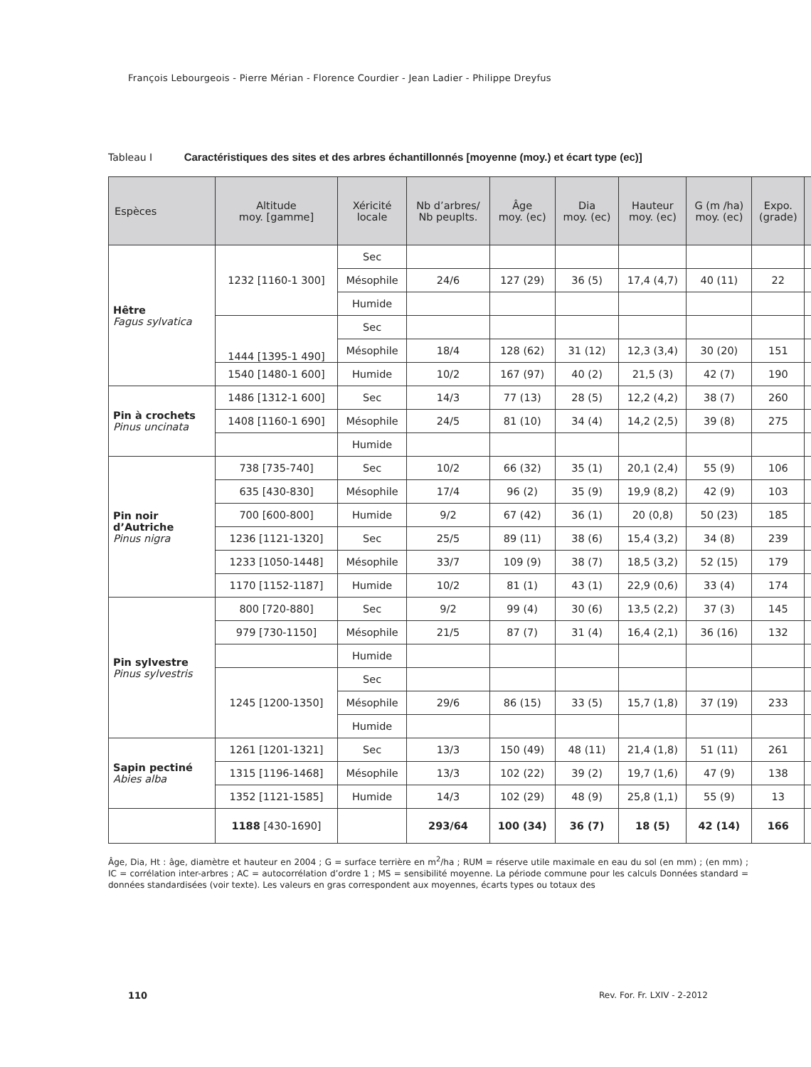François Lebourgeois - Pierre Mérian - Florence Courdier - Jean Ladier - Philippe Dreyfus
Tableau I Caractéristiques des sites et des arbres échantillonnés [moyenne (moy.) et écart type (ec)]
| Espèces | Altitude moy. [gamme] | Xéricité locale | Nb d’arbres/ Nb peuplts. | Âge moy. (ec) | Dia moy. (ec) | Hauteur moy. (ec) | G (m /ha) moy. (ec) | Expo. (grade) | |
| --- | --- | --- | --- | --- | --- | --- | --- | --- | --- |
| Hêtre Fagus sylvatica | 1232 [1160-1 300] | Sec | | | | | | | |
| | | Mésophile | 24/6 | 127 (29) | 36 (5) | 17,4 (4,7) | 40 (11) | 22 | |
| | | Humide | | | | | | | |
| | 1444 [1395-1 490] | Sec | | | | | | | |
| | | Mésophile | 18/4 | 128 (62) | 31 (12) | 12,3 (3,4) | 30 (20) | 151 | |
| | 1540 [1480-1 600] | Humide | 10/2 | 167 (97) | 40 (2) | 21,5 (3) | 42 (7) | 190 | |
| Pin à crochets Pinus uncinata | 1486 [1312-1 600] | Sec | 14/3 | 77 (13) | 28 (5) | 12,2 (4,2) | 38 (7) | 260 | |
| | 1408 [1160-1 690] | Mésophile | 24/5 | 81 (10) | 34 (4) | 14,2 (2,5) | 39 (8) | 275 | |
| | | Humide | | | | | | | |
| Pin noir d’Autriche Pinus nigra | 738 [735-740] | Sec | 10/2 | 66 (32) | 35 (1) | 20,1 (2,4) | 55 (9) | 106 | |
| | 635 [430-830] | Mésophile | 17/4 | 96 (2) | 35 (9) | 19,9 (8,2) | 42 (9) | 103 | |
| | 700 [600-800] | Humide | 9/2 | 67 (42) | 36 (1) | 20 (0,8) | 50 (23) | 185 | |
| | 1236 [1121-1320] | Sec | 25/5 | 89 (11) | 38 (6) | 15,4 (3,2) | 34 (8) | 239 | |
| | 1233 [1050-1448] | Mésophile | 33/7 | 109 (9) | 38 (7) | 18,5 (3,2) | 52 (15) | 179 | |
| | 1170 [1152-1187] | Humide | 10/2 | 81 (1) | 43 (1) | 22,9 (0,6) | 33 (4) | 174 | |
| Pin sylvestre Pinus sylvestris | 800 [720-880] | Sec | 9/2 | 99 (4) | 30 (6) | 13,5 (2,2) | 37 (3) | 145 | |
| | 979 [730-1150] | Mésophile | 21/5 | 87 (7) | 31 (4) | 16,4 (2,1) | 36 (16) | 132 | |
| | | Humide | | | | | | | |
| | 1245 [1200-1350] | Sec | | | | | | | |
| | | Mésophile | 29/6 | 86 (15) | 33 (5) | 15,7 (1,8) | 37 (19) | 233 | |
| | | Humide | | | | | | | |
| Sapin pectiné Abies alba | 1261 [1201-1321] | Sec | 13/3 | 150 (49) | 48 (11) | 21,4 (1,8) | 51 (11) | 261 | |
| | 1315 [1196-1468] | Mésophile | 13/3 | 102 (22) | 39 (2) | 19,7 (1,6) | 47 (9) | 138 | |
| | 1352 [1121-1585] | Humide | 14/3 | 102 (29) | 48 (9) | 25,8 (1,1) | 55 (9) | 13 | |
| | 1188 [430-1690] | | 293/64 | 100 (34) | 36 (7) | 18 (5) | 42 (14) | 166 | |
Âge, Dia, Ht : âge, diamètre et hauteur en 2004 ; G = surface terrière en m<sup>2</sup>/ha ; RUM = réserve utile maximale en eau du sol (en mm) ; (en mm) ; IC = corrélation inter-arbres ; AC = autocorrélation d’ordre 1 ; MS = sensibilité moyenne. La période commune pour les calculs Données standard = données standardisées (voir texte). Les valeurs en gras correspondent aux moyennes, écarts types ou totaux des
110 Rev. For. Fr. LXIV - 2-2012